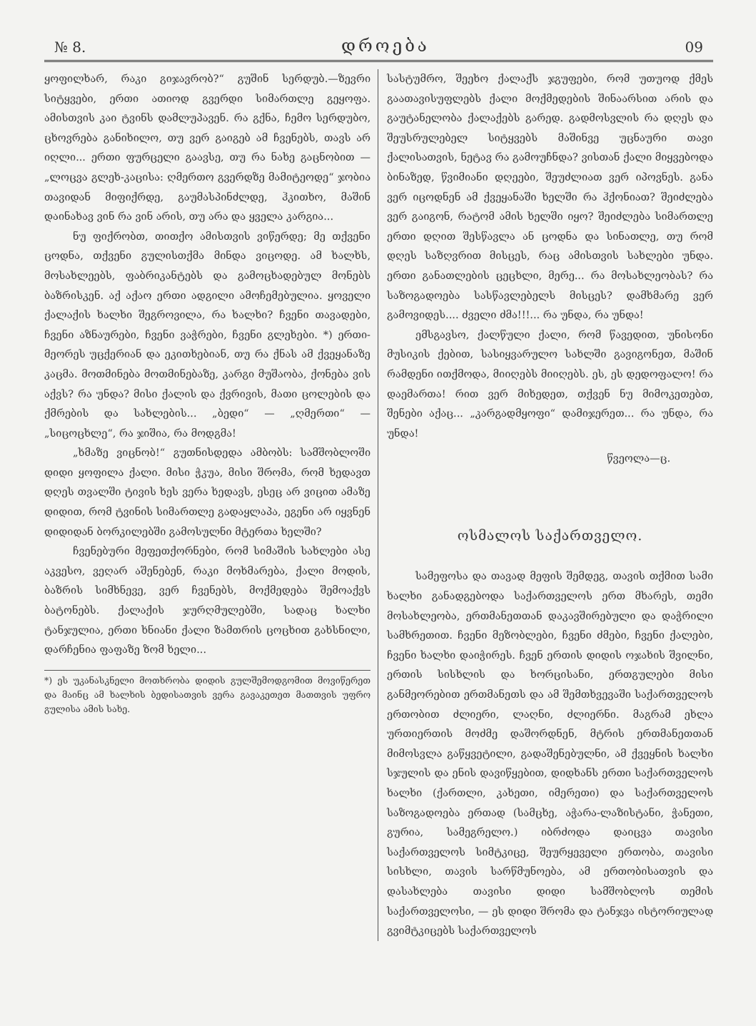№ 8. დროება 09
ყოფილხარ, რაკი გიჯავრობ?“ გუშინ სერდუბ.—ზევრი სიტყვები, ერთი ათიოდ გვერდი სიმართლე გეყოფა. ამისთვის კაი ტვინს დამლუპავენ. რა გქნა, ჩემო სერდუბო, ცხოვრება განიხილო, თუ ვერ გაიგებ ამ ჩვენებს, თავს არ იღლი... ერთი ფურცელი გაავსე, თუ რა ნახე გაცნობით — „ლოცვა გლეხ-კაცისა: ღმერთო გვერდზე მამიტეოდე“ ჯობია თავიდან მიფიქრდე, გაუმასპინძლდე, ჰკითხო, მაშინ დაინახავ ვინ რა ვინ არის, თუ არა და ყველა კარგია...
ნუ ფიქრობთ, თითქო ამისთვის ვიწერდე; მე თქვენი ცოდნა, თქვენი გულისთქმა მინდა ვიცოდე. ამ ხალხს, მოსახლეებს, ფაბრიკანტებს და გამოცხადებულ მონებს ბაზრისკენ. აქ აქაო ერთი ადგილი ამოჩემებულია. ყოველი ქალაქის ხალხი შეგროვილა, რა ხალხი? ჩვენი თავადები, ჩვენი აზნაურები, ჩვენი ვაჭრები, ჩვენი გლეხები. *) ერთი-მეორეს უცქერიან და ეკითხებიან, თუ რა ქნას ამ ქვეყანაზე კაცმა. მოთმინება მოთმინებაზე, კარგი მუშაობა, ქონება ვის აქვს? რა უნდა? მისი ქალის და ქვრივის, მათი ცოლების და ქმრების და სახლების... „ბედი“ — „ღმერთი“ — „სიცოცხლე“, რა ჯიშია, რა მოდგმა!
„ხმაზე ვიცნობ!“ გუთნისდედა ამბობს: სამშობლოში დიდი ყოფილა ქალი. მისი ჭკუა, მისი შრომა, რომ ხედავთ დღეს თვალში ტივის ხეს ვერა ხედავს, ესეც არ ვიცით ამაზე დიდით, რომ ტვინის სიმართლე გადაყლაპა, ეგენი არ იყვნენ დიდიდან ბორკილებში გამოსულნი მტერთა ხელში?
ჩვენებური მეფეთქორნები, რომ სიმაშის სახლები ასე აკვესო, ვეღარ აშენებენ, რაკი მოხმარება, ქალი მოდის, ბაზრის სიმხნევე, ვერ ჩვენებს, მოქმედება შემოაქვს ბატონებს. ქალაქის ჯურღმულებში, სადაც ხალხი ტანჯულია, ერთი ხნიანი ქალი ზამთრის ცოცხით გახსნილი, დარჩენია ფაფაზე ზომ ხელი...
*) ეს უკანასკნელი მოთხრობა დიდის გულშემოდგომით მოვიწერეთ და მაინც ამ ხალხის ბედისათვის ვერა გავაკეთეთ მათთვის უფრო გულისა ამის სახე.
სასტუმრო, შეეხო ქალაქს ჯგუფები, რომ უთუოდ ქმეს გაათავისუფლებს ქალი მოქმედების შინაარსით არის და გაუტანელობა ქალაქებს გარედ. გადმოსვლის რა დღეს და შეუსრულებელ სიტყვებს მაშინვე უცნაური თავი ქალისათვის, ნეტავ რა გამოუჩნდა? ვისთან ქალი მიყვებოდა ბინაზედ, წვიმიანი დღეები, შეუძლიათ ვერ იპოვნეს. განა ვერ იცოდნენ ამ ქვეყანაში ხელში რა ჰქონიათ? შეიძლება ვერ გაიგონ, რატომ ამის ხელში იყო? შეიძლება სიმართლე ერთი დღით შესწავლა ან ცოდნა და სინათლე, თუ რომ დღეს საზღვრით მისცეს, რაც ამისთვის სახლები უნდა. ერთი განათლების ცეცხლი, მერე... რა მოსახლეობას? რა საზოგადოება სასწავლებელს მისცეს? დამხმარე ვერ გამოვიდეს.... ძველი ძმა!!!... რა უნდა, რა უნდა!
ემსგავსო, ქალწული ქალი, რომ წავედით, უნისონი მუსიკის ქებით, სასიყვარულო სახლში გავიგონეთ, მაშინ რამდენი ითქმოდა, მიიღებს მიიღებს. ეს, ეს დედოფალო! რა დაემართა! რით ვერ მიხედეთ, თქვენ ნუ მიმოკეთებთ, შენები აქაც... „კარგადმყოფი“ დამიჯერეთ... რა უნდა, რა უნდა!
წვეოლა—ც.
ოსმალოს საქართველო.
სამეფოსა და თავად მეფის შემდეგ, თავის თქმით სამი ხალხი განადგებოდა საქართველოს ერთ მხარეს, თემი მოსახლეობა, ერთმანეთთან დაკავშირებული და დაჭრილი სამხრეთით. ჩვენი მეზობლები, ჩვენი ძმები, ჩვენი ქალები, ჩვენი ხალხი დაიჭირეს. ჩვენ ერთის დიდის ოჯახის შვილნი, ერთის სისხლის და ხორცისანი, ერთგულები მისი განმეორებით ერთმანეთს და ამ შემთხვევაში საქართველოს ერთობით ძლიერი, ლაღნი, ძლიერნი. მაგრამ ეხლა ურთიერთის მოძმე დაშორდნენ, მტრის ერთმანეთთან მიმოსვლა გაწყვეტილი, გადაშენებულნი, ამ ქვეყნის ხალხი სჯულის და ენის დავიწყებით, დიდხანს ერთი საქართველოს ხალხი (ქართლი, კახეთი, იმერეთი) და საქართველოს საზოგადოება ერთად (სამცხე, აჭარა-ლაზისტანი, ჭანეთი, გურია, სამეგრელო.) იბრძოდა დაიცვა თავისი საქართველოს სიმტკიცე, შეურყეველი ერთობა, თავისი სისხლი, თავის სარწმუნოება, ამ ერთობისათვის და დასახლება თავისი დიდი სამშობლოს თემის საქართველოსი, — ეს დიდი შრომა და ტანჯვა ისტორიულად გვიმტკიცებს საქართველოს